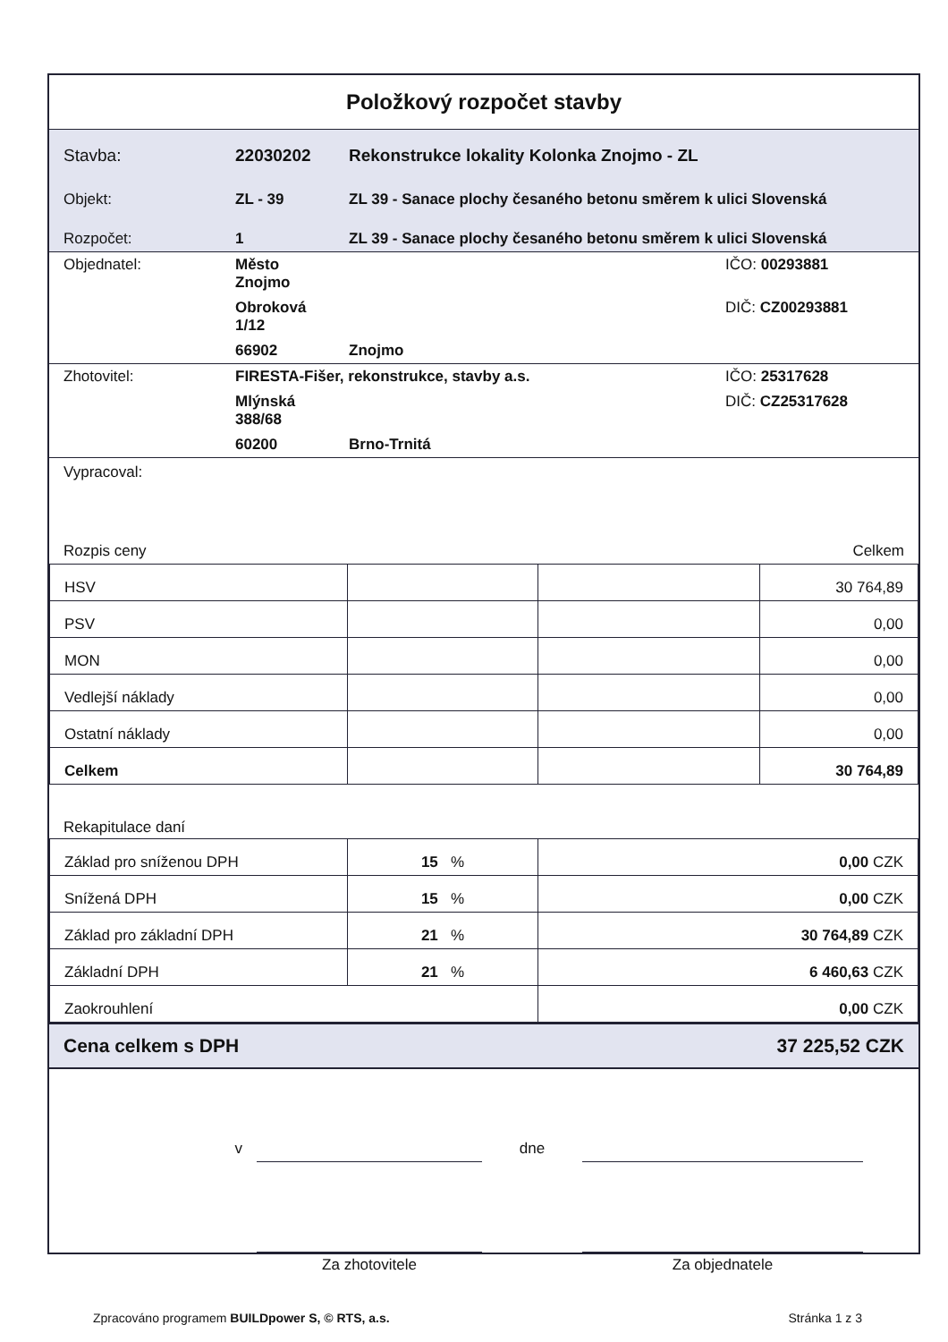Položkový rozpočet stavby
| Stavba: | 22030202 | Rekonstrukce lokality Kolonka Znojmo - ZL |
| Objekt: | ZL - 39 | ZL 39 - Sanace plochy česaného betonu směrem k ulici Slovenská |
| Rozpočet: | 1 | ZL 39 - Sanace plochy česaného betonu směrem k ulici Slovenská |
| Objednatel: | Město Znojmo | | IČO: 00293881 |
| | Obroková 1/12 | | DIČ: CZ00293881 |
| | 66902 | Znojmo | |
| Zhotovitel: | FIRESTA-Fišer, rekonstrukce, stavby a.s. | | IČO: 25317628 |
| | Mlýnská 388/68 | | DIČ: CZ25317628 |
| | 60200 | Brno-Trnitá | |
Vypracoval:
| Rozpis ceny | Celkem |
| HSV | | | 30 764,89 |
| PSV | | | 0,00 |
| MON | | | 0,00 |
| Vedlejší náklady | | | 0,00 |
| Ostatní náklady | | | 0,00 |
| Celkem | | | 30 764,89 |
Rekapitulace daní
| Základ pro sníženou DPH | 15 % | 0,00 CZK |
| Snížená DPH | 15 % | 0,00 CZK |
| Základ pro základní DPH | 21 % | 30 764,89 CZK |
| Základní DPH | 21 % | 6 460,63 CZK |
| Zaokrouhlení | | 0,00 CZK |
| Cena celkem s DPH | 37 225,52 CZK |
| v | | dne | | |
| | Za zhotovitele | | Za objednatele | |
Zpracováno programem BUILDpower S, © RTS, a.s. Stránka 1 z 3